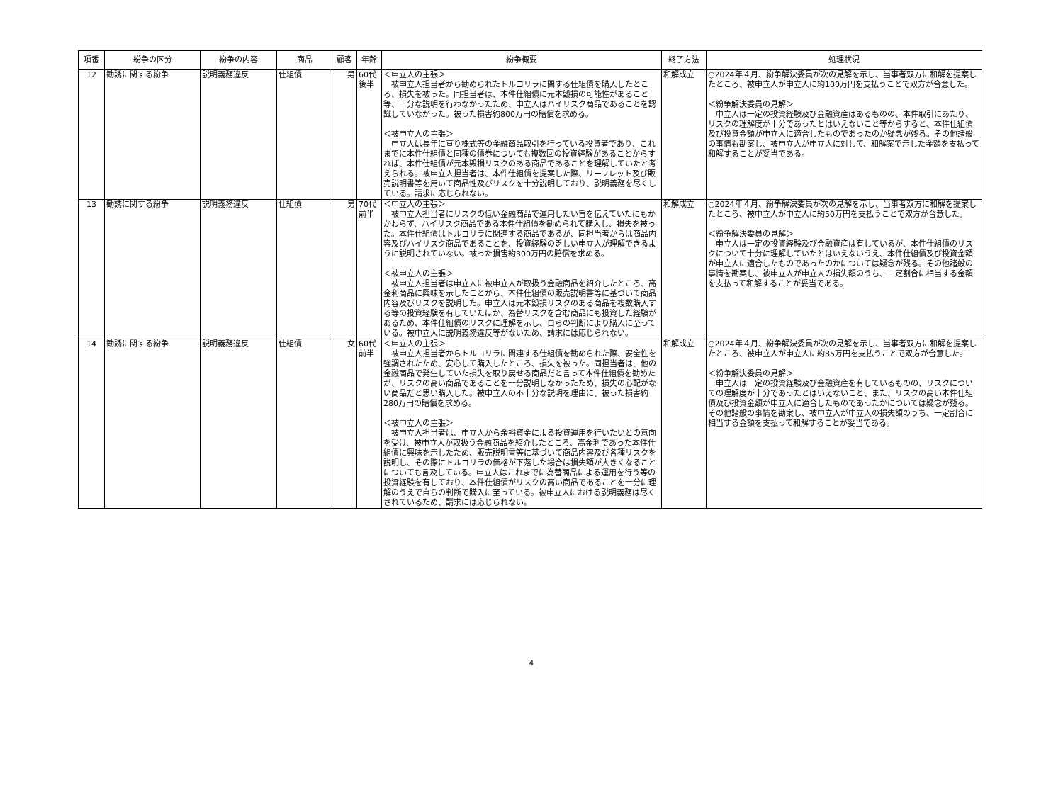| 項番 | 紛争の区分 | 紛争の内容 | 商品 | 顧客 | 年齢 | 紛争概要 | 終了方法 | 処理状況 |
| --- | --- | --- | --- | --- | --- | --- | --- | --- |
| 12 | 勧誘に関する紛争 | 説明義務違反 | 仕組債 | 男 | 60代後半 | ＜申立人の主張＞ 被申立人担当者から勧められたトルコリラに関する仕組債を購入したところ、損失を被った。同担当者は、本件仕組債に元本毀損の可能性があること等、十分な説明を行わなかったため、申立人はハイリスク商品であることを認識していなかった。被った損害約800万円の賠償を求める。 ＜被申立人の主張＞ 申立人は長年に亘り株式等の金融商品取引を行っている投資者であり、これまでに本件仕組債と同種の債券についても複数回の投資経験があることからすれば、本件仕組債が元本毀損リスクのある商品であることを理解していたと考えられる。被申立人担当者は、本件仕組債を提案した際、リーフレット及び販売説明書等を用いて商品性及びリスクを十分説明しており、説明義務を尽くしている。請求に応じられない。 | 和解成立 | ○2024年４月、紛争解決委員が次の見解を示し、当事者双方に和解を提案したところ、被申立人が申立人に約100万円を支払うことで双方が合意した。 ＜紛争解決委員の見解＞ 申立人は一定の投資経験及び金融資産はあるものの、本件取引にあたり、リスクの理解度が十分であったとはいえないこと等からすると、本件仕組債及び投資金額が申立人に適合したものであったのか疑念が残る。その他諸般の事情も勘案し、被申立人が申立人に対して、和解案で示した金額を支払って和解することが妥当である。 |
| 13 | 勧誘に関する紛争 | 説明義務違反 | 仕組債 | 男 | 70代前半 | ＜申立人の主張＞ 被申立人担当者にリスクの低い金融商品で運用したい旨を伝えていたにもかかわらず、ハイリスク商品である本件仕組債を勧められて購入し、損失を被った。本件仕組債はトルコリラに関連する商品であるが、同担当者からは商品内容及びハイリスク商品であることを、投資経験の乏しい申立人が理解できるように説明されていない。被った損害約300万円の賠償を求める。 ＜被申立人の主張＞ 被申立人担当者は申立人に被申立人が取扱う金融商品を紹介したところ、高金利商品に興味を示したことから、本件仕組債の販売説明書等に基づいて商品内容及びリスクを説明した。申立人は元本毀損リスクのある商品を複数購入する等の投資経験を有していたほか、為替リスクを含む商品にも投資した経験があるため、本件仕組債のリスクに理解を示し、自らの判断により購入に至っている。被申立人に説明義務違反等がないため、請求には応じられない。 | 和解成立 | ○2024年４月、紛争解決委員が次の見解を示し、当事者双方に和解を提案したところ、被申立人が申立人に約50万円を支払うことで双方が合意した。 ＜紛争解決委員の見解＞ 申立人は一定の投資経験及び金融資産は有しているが、本件仕組債のリスクについて十分に理解していたとはいえないうえ、本件仕組債及び投資金額が申立人に適合したものであったのかについては疑念が残る。その他諸般の事情を勘案し、被申立人が申立人の損失額のうち、一定割合に相当する金額を支払って和解することが妥当である。 |
| 14 | 勧誘に関する紛争 | 説明義務違反 | 仕組債 | 女 | 60代前半 | ＜申立人の主張＞ 被申立人担当者からトルコリラに関連する仕組債を勧められた際、安全性を強調されたため、安心して購入したところ、損失を被った。同担当者は、他の金融商品で発生していた損失を取り戻せる商品だと言って本件仕組債を勧めたが、リスクの高い商品であることを十分説明しなかったため、損失の心配がない商品だと思い購入した。被申立人の不十分な説明を理由に、被った損害約280万円の賠償を求める。 ＜被申立人の主張＞ 被申立人担当者は、申立人から余裕資金による投資運用を行いたいとの意向を受け、被申立人が取扱う金融商品を紹介したところ、高金利であった本件仕組債に興味を示したため、販売説明書等に基づいて商品内容及び各種リスクを説明し、その際にトルコリラの価格が下落した場合は損失額が大きくなることについても言及している。申立人はこれまでに為替商品による運用を行う等の投資経験を有しており、本件仕組債がリスクの高い商品であることを十分に理解のうえで自らの判断で購入に至っている。被申立人における説明義務は尽くされているため、請求には応じられない。 | 和解成立 | ○2024年４月、紛争解決委員が次の見解を示し、当事者双方に和解を提案したところ、被申立人が申立人に約85万円を支払うことで双方が合意した。 ＜紛争解決委員の見解＞ 申立人は一定の投資経験及び金融資産を有しているものの、リスクについての理解度が十分であったとはいえないこと、また、リスクの高い本件仕組債及び投資金額が申立人に適合したものであったかについては疑念が残る。その他諸般の事情を勘案し、被申立人が申立人の損失額のうち、一定割合に相当する金額を支払って和解することが妥当である。 |
4